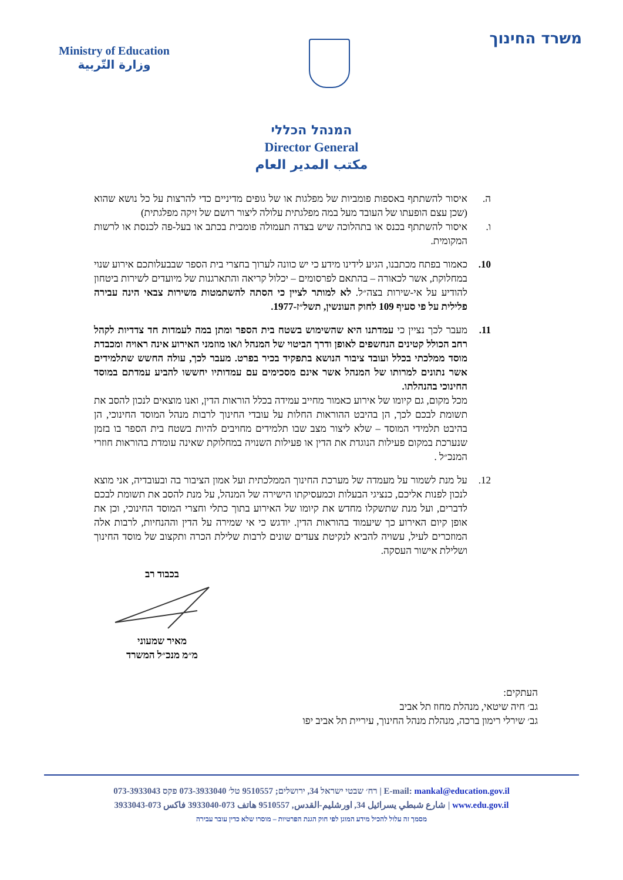Ministry of Education
وزارة التّربية
משרד החינוך
המנהל הכללי
Director General
مكتب المدير العام
ה. איסור להשתתף באספות פומביות של מפלגות או של גופים מדיניים כדי להרצות על כל נושא שהוא (שכן עצם הופעתו של העובד מעל במה מפלגתית עלולה ליצור רושם של זיקה מפלגתית)
ו. איסור להשתתף בכנס או בתהלוכה שיש בצדה תעמולה פומבית בכתב או בעל-פה לכנסת או לרשות המקומית.
10. כאמור בפתח מכתבנו, הגיע לידינו מידע כי יש כוונה לערוך בחצרי בית הספר שבבעלותכם אירוע שנוי במחלוקת, אשר לכאורה – בהתאם לפרסומים – יכלול קריאה והתארגנות של מיועדים לשירות ביטחון להודיע על אי-שירות בצה״ל. לא למותר לציין כי הסתה להשתמטות משירות צבאי הינה עבירה פלילית על פי סעיף 109 לחוק העונשין, תשל״ז-1977.
11. מעבר לכך נציין כי עמדתנו היא שהשימוש בשטח בית הספר ומתן במה לעמדות חד צדדיות לקהל רחב הכולל קטינים הנחשפים לאופן ודרך הביטוי של המנהל ו/או מוזמני האירוע אינה ראויה ומכבדת מוסד ממלכתי בכלל ועובד ציבור הנושא בתפקיד בכיר בפרט. מעבר לכך, עולה החשש שתלמידים אשר נתונים למרותו של המנהל אשר אינם מסכימים עם עמדותיו יחששו להביע עמדתם במוסד החינוכי בהנהלתו.
מכל מקום, גם קיומו של אירוע כאמור מחייב עמידה בכלל הוראות הדין, ואנו מוצאים לנכון להסב את תשומת לבכם לכך, הן בהיבט ההוראות החלות על עובדי החינוך לרבות מנהל המוסד החינוכי, הן בהיבט תלמידי המוסד – שלא ליצור מצב שבו תלמידים מחויבים להיות בשטח בית הספר בו בזמן שנערכת במקום פעילות הנוגדת את הדין או פעילות השנויה במחלוקת שאינה עומדת בהוראות חוזרי המנכ״ל .
12. על מנת לשמור על מעמדה של מערכת החינוך הממלכתית ועל אמון הציבור בה ובעובדיה, אני מוצא לנכון לפנות אליכם, כנציגי הבעלות וכמעסיקתו הישירה של המנהל, על מנת להסב את תשומת לבכם לדברים, ועל מנת שתשקלו מחדש את קיומו של האירוע בתוך כתלי וחצרי המוסד החינוכי, וכן את אופן קיום האירוע כך שיעמוד בהוראות הדין. יודגש כי אי שמירה על הדין וההנחיות, לרבות אלה המוזכרים לעיל, עשויה להביא לנקיטת צעדים שונים לרבות שלילת הכרה ותקצוב של מוסד החינוך ושלילת אישור העסקה.
בכבוד רב
מאיר שמעוני
מ״מ מנכ״ל המשרד
העתקים:
גב׳ חיה שיטאי, מנהלת מחוז תל אביב
גב׳ שירלי רימון ברכה, מנהלת מנהל החינוך, עיריית תל אביב יפו
רח׳ שבטי ישראל 34, ירושלים; 9510557 טל׳ 073-3933040 פקס 073-3933043 | E-mail: mankal@education.gov.il
شارع شبطي يسرائيل 34, اورشليم-القدس, 9510557 هاتف 073-3933040 فاكس 073-3933043 | www.edu.gov.il
מסמך זה עלול להכיל מידע המוגן לפי חוק הגנת הפרטיות – מוסרו שלא כדין עובר עבירה